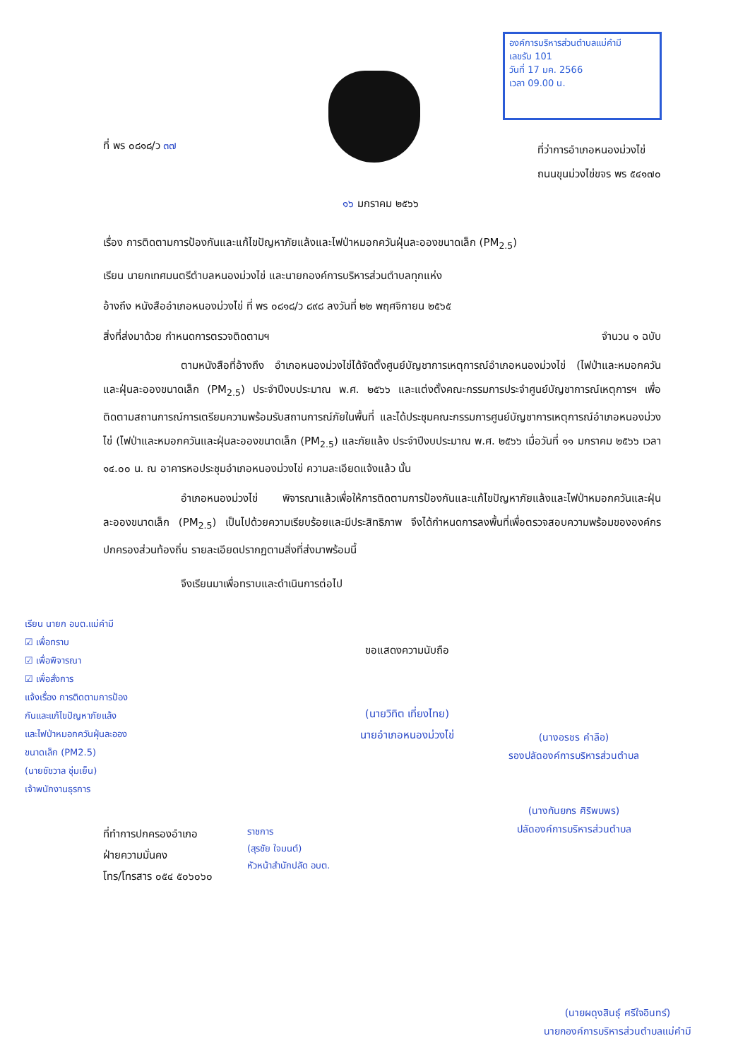องค์การบริหารส่วนตำบลแม่คำมี
เลขรับ 101
วันที่ 17 มค. 2566
เวลา 09.00 น.
ที่ พร ๐๘๑๘/ว ๓๗
ที่ว่าการอำเภอหนองม่วงไข่
ถนนขุนม่วงไข่ขจร พร ๕๔๑๗๐
๑๖ มกราคม ๒๕๖๖
เรื่อง การติดตามการป้องกันและแก้ไขปัญหาภัยแล้งและไฟป่าหมอกควันฝุ่นละอองขนาดเล็ก (PM<sub>2.5</sub>)
เรียน นายกเทศมนตรีตำบลหนองม่วงไข่ และนายกองค์การบริหารส่วนตำบลทุกแห่ง
อ้างถึง หนังสืออำเภอหนองม่วงไข่ ที่ พร ๐๘๑๘/ว ๘๙๘ ลงวันที่ ๒๒ พฤศจิกายน ๒๕๖๕
สิ่งที่ส่งมาด้วย กำหนดการตรวจติดตามฯ จำนวน ๑ ฉบับ
ตามหนังสือที่อ้างถึง อำเภอหนองม่วงไข่ได้จัดตั้งศูนย์บัญชาการเหตุการณ์อำเภอหนองม่วงไข่ (ไฟป่าและหมอกควันและฝุ่นละอองขนาดเล็ก (PM<sub>2.5</sub>) ประจำปีงบประมาณ พ.ศ. ๒๕๖๖ และแต่งตั้งคณะกรรมการประจำศูนย์บัญชาการณ์เหตุการฯ เพื่อติดตามสถานการณ์การเตรียมความพร้อมรับสถานการณ์ภัยในพื้นที่ และได้ประชุมคณะกรรมการศูนย์บัญชาการเหตุการณ์อำเภอหนองม่วงไข่ (ไฟป่าและหมอกควันและฝุ่นละอองขนาดเล็ก (PM<sub>2.5</sub>) และภัยแล้ง ประจำปีงบประมาณ พ.ศ. ๒๕๖๖ เมื่อวันที่ ๑๑ มกราคม ๒๕๖๖ เวลา ๑๔.๐๐ น. ณ อาคารหอประชุมอำเภอหนองม่วงไข่ ความละเอียดแจ้งแล้ว นั้น
อำเภอหนองม่วงไข่ พิจารณาแล้วเพื่อให้การติดตามการป้องกันและแก้ไขปัญหาภัยแล้งและไฟป่าหมอกควันและฝุ่นละอองขนาดเล็ก (PM<sub>2.5</sub>) เป็นไปด้วยความเรียบร้อยและมีประสิทธิภาพ จึงได้กำหนดการลงพื้นที่เพื่อตรวจสอบความพร้อมขององค์กรปกครองส่วนท้องถิ่น รายละเอียดปรากฏตามสิ่งที่ส่งมาพร้อมนี้
จึงเรียนมาเพื่อทราบและดำเนินการต่อไป
เรียน นายก อบต.แม่คำมี
☑ เพื่อทราบ
☑ เพื่อพิจารณา
☑ เพื่อสั่งการ
แจ้งเรื่อง การติดตามการป้อง
กันและแก้ไขปัญหาภัยแล้ง
และไฟป่าหมอกควันฝุ่นละออง
ขนาดเล็ก (PM2.5)
(นายชัชวาล ชุ่มเย็น)
เจ้าพนักงานธุรการ
ขอแสดงความนับถือ
(นายวิทิต เที่ยงไทย)
นายอำเภอหนองม่วงไข่
(นางอรชร คำลือ)
รองปลัดองค์การบริหารส่วนตำบล
(นางกันยกร ศิริพบพร)
ปลัดองค์การบริหารส่วนตำบล
ราชการ
(สุรชัย ใจมนต์)
หัวหน้าสำนักปลัด อบต.
ที่ทำการปกครองอำเภอ
ฝ่ายความมั่นคง
โทร/โทรสาร ๐๕๔ ๕๐๖๐๖๐
(นายผดุงสินธุ์ ศรีใจอินทร์)
นายกองค์การบริหารส่วนตำบลแม่คำมี